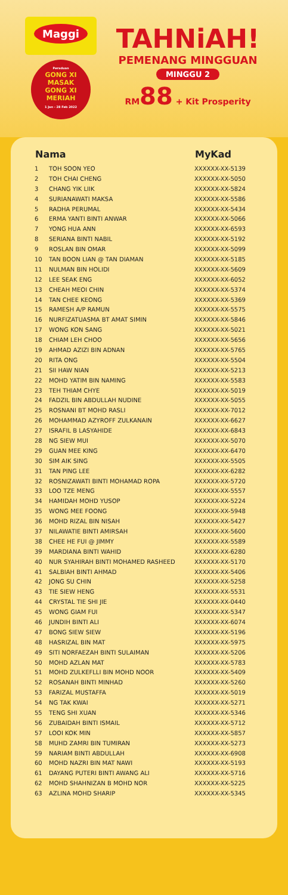Maggi
Peraduan
GONG XI
MASAK
GONG XI
MERIAH
1 Jan - 28 Feb 2022
TAHNiAH!
PEMENANG MINGGUAN
MINGGU 2
RM88 + Kit Prosperity
| Nama | | MyKad |
| --- | --- | --- |
| 1 | TOH SOON YEO | XXXXXX-XX-5139 |
| 2 | TOH CHAI CHENG | XXXXXX-XX-5050 |
| 3 | CHANG YIK LIIK | XXXXXX-XX-5824 |
| 4 | SURIANAWATI MAKSA | XXXXXX-XX-5586 |
| 5 | RADHA PERUMAL | XXXXXX-XX-5434 |
| 6 | ERMA YANTI BINTI ANWAR | XXXXXX-XX-5066 |
| 7 | YONG HUA ANN | XXXXXX-XX-6593 |
| 8 | SERIANA BINTI NABIL | XXXXXX-XX-5192 |
| 9 | ROSLAN BIN OMAR | XXXXXX-XX-5099 |
| 10 | TAN BOON LIAN @ TAN DIAMAN | XXXXXX-XX-5185 |
| 11 | NULMAN BIN HOLIDI | XXXXXX-XX-5609 |
| 12 | LEE SEAK ENG | XXXXXX-XX-6052 |
| 13 | CHEAH MEOI CHIN | XXXXXX-XX-5374 |
| 14 | TAN CHEE KEONG | XXXXXX-XX-5369 |
| 15 | RAMESH A/P RAMUN | XXXXXX-XX-5575 |
| 16 | NURFIZATUASMA BT AMAT SIMIN | XXXXXX-XX-5846 |
| 17 | WONG KON SANG | XXXXXX-XX-5021 |
| 18 | CHIAM LEH CHOO | XXXXXX-XX-5656 |
| 19 | AHMAD AZIZI BIN ADNAN | XXXXXX-XX-5765 |
| 20 | RITA ONG | XXXXXX-XX-5504 |
| 21 | SII HAW NIAN | XXXXXX-XX-5213 |
| 22 | MOHD YATIM BIN NAMING | XXXXXX-XX-5583 |
| 23 | TEH THIAM CHYE | XXXXXX-XX-5019 |
| 24 | FADZIL BIN ABDULLAH NUDINE | XXXXXX-XX-5055 |
| 25 | ROSNANI BT MOHD RASLI | XXXXXX-XX-7012 |
| 26 | MOHAMMAD AZYROFF ZULKANAIN | XXXXXX-XX-6627 |
| 27 | ISRAFIL B LASYAHIDE | XXXXXX-XX-6843 |
| 28 | NG SIEW MUI | XXXXXX-XX-5070 |
| 29 | GUAN MEE KING | XXXXXX-XX-6470 |
| 30 | SIM AIK SING | XXXXXX-XX-5505 |
| 31 | TAN PING LEE | XXXXXX-XX-6282 |
| 32 | ROSNIZAWATI BINTI MOHAMAD ROPA | XXXXXX-XX-5720 |
| 33 | LOO TZE MENG | XXXXXX-XX-5557 |
| 34 | HAMIDAH MOHD YUSOP | XXXXXX-XX-5224 |
| 35 | WONG MEE FOONG | XXXXXX-XX-5948 |
| 36 | MOHD RIZAL BIN NISAH | XXXXXX-XX-5427 |
| 37 | NILAWATIE BINTI AMIRSAH | XXXXXX-XX-5600 |
| 38 | CHEE HE FUI @ JIMMY | XXXXXX-XX-5589 |
| 39 | MARDIANA BINTI WAHID | XXXXXX-XX-6280 |
| 40 | NUR SYAHIRAH BINTI MOHAMED RASHEED | XXXXXX-XX-5170 |
| 41 | SALBIAH BINTI AHMAD | XXXXXX-XX-5406 |
| 42 | JONG SU CHIN | XXXXXX-XX-5258 |
| 43 | TIE SIEW HENG | XXXXXX-XX-5531 |
| 44 | CRYSTAL TIE SHI JIE | XXXXXX-XX-0440 |
| 45 | WONG GIAM FUI | XXXXXX-XX-5347 |
| 46 | JUNDIH BINTI ALI | XXXXXX-XX-6074 |
| 47 | BONG SIEW SIEW | XXXXXX-XX-5196 |
| 48 | HASRIZAL BIN MAT | XXXXXX-XX-5975 |
| 49 | SITI NORFAEZAH BINTI SULAIMAN | XXXXXX-XX-5206 |
| 50 | MOHD AZLAN MAT | XXXXXX-XX-5783 |
| 51 | MOHD ZULKEFLLI BIN MOHD NOOR | XXXXXX-XX-5409 |
| 52 | ROSANAH BINTI MINHAD | XXXXXX-XX-5260 |
| 53 | FARIZAL MUSTAFFA | XXXXXX-XX-5019 |
| 54 | NG TAK KWAI | XXXXXX-XX-5271 |
| 55 | TENG SHI XUAN | XXXXXX-XX-5346 |
| 56 | ZUBAIDAH BINTI ISMAIL | XXXXXX-XX-5712 |
| 57 | LOOI KOK MIN | XXXXXX-XX-5857 |
| 58 | MUHD ZAMRI BIN TUMIRAN | XXXXXX-XX-5273 |
| 59 | NARIAM BINTI ABDULLAH | XXXXXX-XX-6908 |
| 60 | MOHD NAZRI BIN MAT NAWI | XXXXXX-XX-5193 |
| 61 | DAYANG PUTERI BINTI AWANG ALI | XXXXXX-XX-5716 |
| 62 | MOHD SHAHNIZAN B MOHD NOR | XXXXXX-XX-5225 |
| 63 | AZLINA MOHD SHARIP | XXXXXX-XX-5345 |